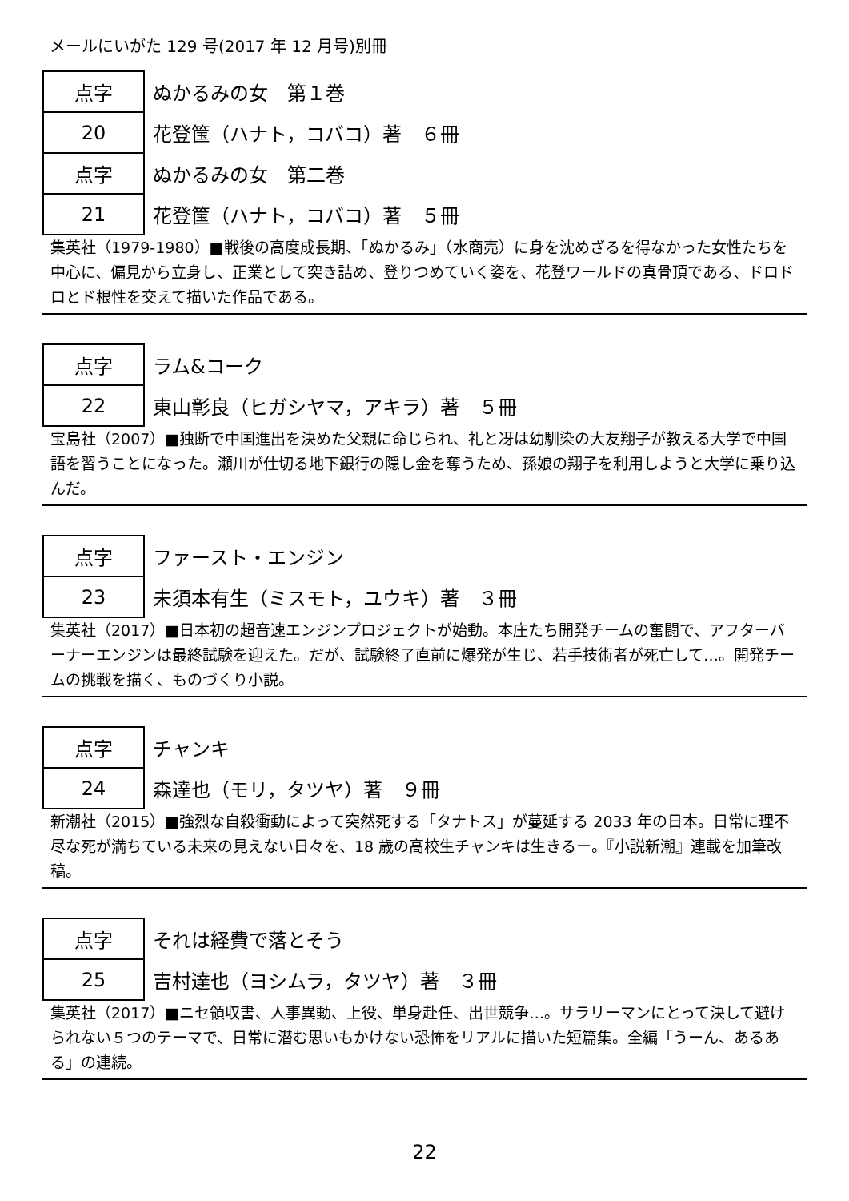メールにいがた 129 号(2017 年 12 月号)別冊
| 点字 | ぬかるみの女 第１巻 |
| 20 | 花登筺（ハナト，コバコ）著 ６冊 |
| 点字 | ぬかるみの女 第二巻 |
| 21 | 花登筺（ハナト，コバコ）著 ５冊 |
集英社（1979-1980）■戦後の高度成長期、「ぬかるみ」（水商売）に身を沈めざるを得なかった女性たちを中心に、偏見から立身し、正業として突き詰め、登りつめていく姿を、花登ワールドの真骨頂である、ドロドロとド根性を交えて描いた作品である。
| 点字 | ラム&コーク |
| 22 | 東山彰良（ヒガシヤマ，アキラ）著 ５冊 |
宝島社（2007）■独断で中国進出を決めた父親に命じられ、礼と冴は幼馴染の大友翔子が教える大学で中国語を習うことになった。瀬川が仕切る地下銀行の隠し金を奪うため、孫娘の翔子を利用しようと大学に乗り込んだ。
| 点字 | ファースト・エンジン |
| 23 | 未須本有生（ミスモト，ユウキ）著 ３冊 |
集英社（2017）■日本初の超音速エンジンプロジェクトが始動。本庄たち開発チームの奮闘で、アフターバーナーエンジンは最終試験を迎えた。だが、試験終了直前に爆発が生じ、若手技術者が死亡して…。開発チームの挑戦を描く、ものづくり小説。
| 点字 | チャンキ |
| 24 | 森達也（モリ，タツヤ）著 ９冊 |
新潮社（2015）■強烈な自殺衝動によって突然死する「タナトス」が蔓延する 2033 年の日本。日常に理不尽な死が満ちている未来の見えない日々を、18 歳の高校生チャンキは生きるー。『小説新潮』連載を加筆改稿。
| 点字 | それは経費で落とそう |
| 25 | 吉村達也（ヨシムラ，タツヤ）著 ３冊 |
集英社（2017）■ニセ領収書、人事異動、上役、単身赴任、出世競争…。サラリーマンにとって決して避けられない５つのテーマで、日常に潜む思いもかけない恐怖をリアルに描いた短篇集。全編「うーん、あるある」の連続。
22